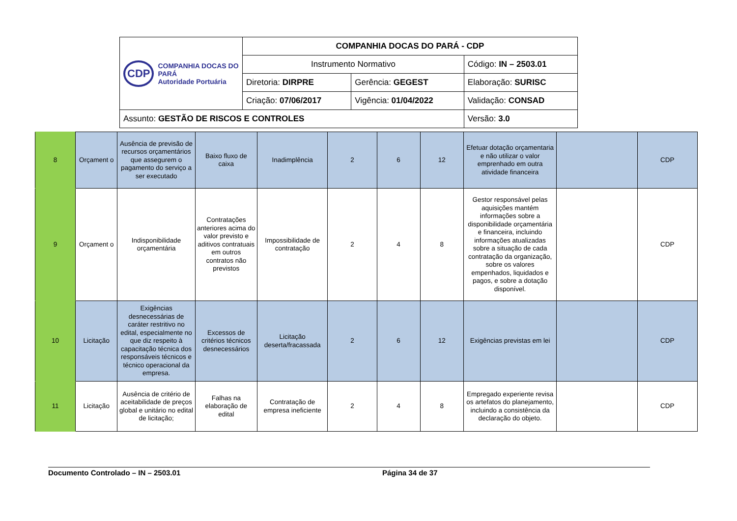| CDP COMPANHIA DOCAS DO PARÁ Autoridade Portuária | COMPANHIA DOCAS DO PARÁ - CDP | | |
| | Instrumento Normativo | | Código: IN – 2503.01 |
| | Diretoria: DIRPRE | Gerência: GEGEST | Elaboração: SURISC |
| | Criação: 07/06/2017 | Vigência: 01/04/2022 | Validação: CONSAD |
| Assunto: GESTÃO DE RISCOS E CONTROLES | | | Versão: 3.0 |
| 8 | Orçament o | Ausência de previsão de recursos orçamentários que assegurem o pagamento do serviço a ser executado | Baixo fluxo de caixa | Inadimplência | 2 | 6 | 12 | Efetuar dotação orçamentaria e não utilizar o valor emprenhado em outra atividade financeira | | CDP |
| 9 | Orçament o | Indisponibilidade orçamentária | Contratações anteriores acima do valor previsto e aditivos contratuais em outros contratos não previstos | Impossibilidade de contratação | 2 | 4 | 8 | Gestor responsável pelas aquisições mantém informações sobre a disponibilidade orçamentária e financeira, incluindo informações atualizadas sobre a situação de cada contratação da organização, sobre os valores empenhados, liquidados e pagos, e sobre a dotação disponível. | | CDP |
| 10 | Licitação | Exigências desnecessárias de caráter restritivo no edital, especialmente no que diz respeito à capacitação técnica dos responsáveis técnicos e técnico operacional da empresa. | Excessos de critérios técnicos desnecessários | Licitação deserta/fracassada | 2 | 6 | 12 | Exigências previstas em lei | | CDP |
| 11 | Licitação | Ausência de critério de aceitabilidade de preços global e unitário no edital de licitação; | Falhas na elaboração de edital | Contratação de empresa ineficiente | 2 | 4 | 8 | Empregado experiente revisa os artefatos do planejamento, incluindo a consistência da declaração do objeto. | | CDP |
Documento Controlado – IN – 2503.01 Página 34 de 37